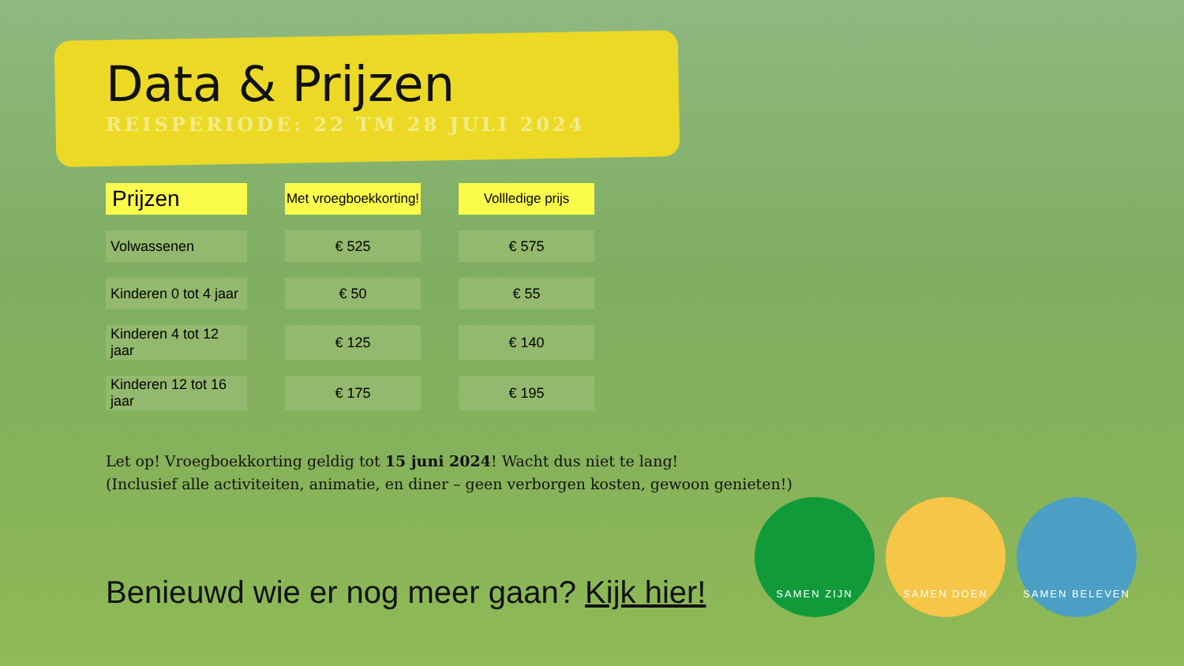Data & Prijzen
REISPERIODE: 22 TM 28 JULI 2024
| Prijzen | Met vroegboekkorting! | Vollledige prijs |
| --- | --- | --- |
| Volwassenen | € 525 | € 575 |
| Kinderen 0 tot 4 jaar | € 50 | € 55 |
| Kinderen 4 tot 12 jaar | € 125 | € 140 |
| Kinderen 12 tot 16 jaar | € 175 | € 195 |
Let op! Vroegboekkorting geldig tot 15 juni 2024! Wacht dus niet te lang!
(Inclusief alle activiteiten, animatie, en diner – geen verborgen kosten, gewoon genieten!)
Benieuwd wie er nog meer gaan? Kijk hier!
SAMEN ZIJN SAMEN DOEN SAMEN BELEVEN